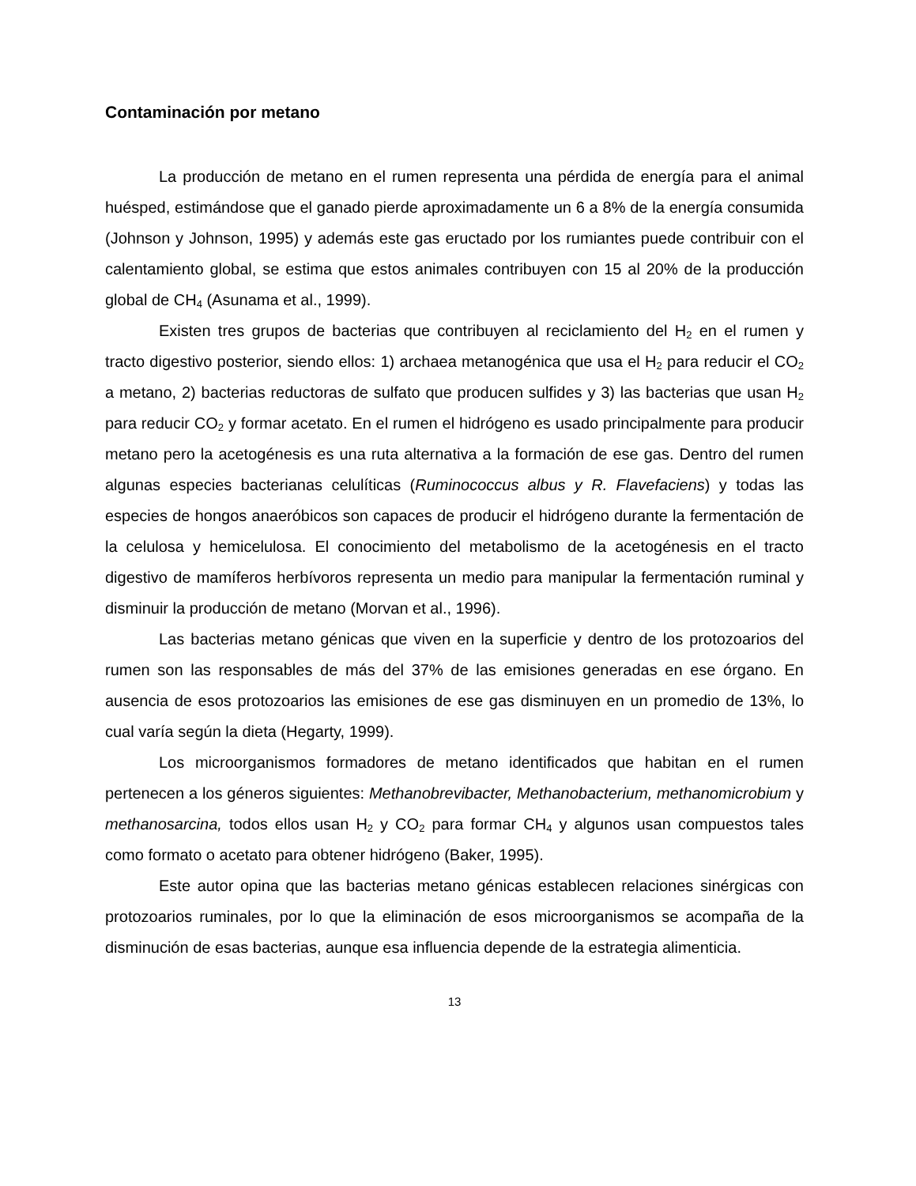Contaminación por metano
La producción de metano en el rumen representa una pérdida de energía para el animal huésped, estimándose que el ganado pierde aproximadamente un 6 a 8% de la energía consumida (Johnson y Johnson, 1995) y además este gas eructado por los rumiantes puede contribuir con el calentamiento global, se estima que estos animales contribuyen con 15 al 20% de la producción global de CH<sub>4</sub> (Asunama et al., 1999).
Existen tres grupos de bacterias que contribuyen al reciclamiento del H<sub>2</sub> en el rumen y tracto digestivo posterior, siendo ellos: 1) archaea metanogénica que usa el H<sub>2</sub> para reducir el CO<sub>2</sub> a metano, 2) bacterias reductoras de sulfato que producen sulfides y 3) las bacterias que usan H<sub>2</sub> para reducir CO<sub>2</sub> y formar acetato. En el rumen el hidrógeno es usado principalmente para producir metano pero la acetogénesis es una ruta alternativa a la formación de ese gas. Dentro del rumen algunas especies bacterianas celulíticas (Ruminococcus albus y R. Flavefaciens) y todas las especies de hongos anaeróbicos son capaces de producir el hidrógeno durante la fermentación de la celulosa y hemicelulosa. El conocimiento del metabolismo de la acetogénesis en el tracto digestivo de mamíferos herbívoros representa un medio para manipular la fermentación ruminal y disminuir la producción de metano (Morvan et al., 1996).
Las bacterias metano génicas que viven en la superficie y dentro de los protozoarios del rumen son las responsables de más del 37% de las emisiones generadas en ese órgano. En ausencia de esos protozoarios las emisiones de ese gas disminuyen en un promedio de 13%, lo cual varía según la dieta (Hegarty, 1999).
Los microorganismos formadores de metano identificados que habitan en el rumen pertenecen a los géneros siguientes: Methanobrevibacter, Methanobacterium, methanomicrobium y methanosarcina, todos ellos usan H<sub>2</sub> y CO<sub>2</sub> para formar CH<sub>4</sub> y algunos usan compuestos tales como formato o acetato para obtener hidrógeno (Baker, 1995).
Este autor opina que las bacterias metano génicas establecen relaciones sinérgicas con protozoarios ruminales, por lo que la eliminación de esos microorganismos se acompaña de la disminución de esas bacterias, aunque esa influencia depende de la estrategia alimenticia.
13